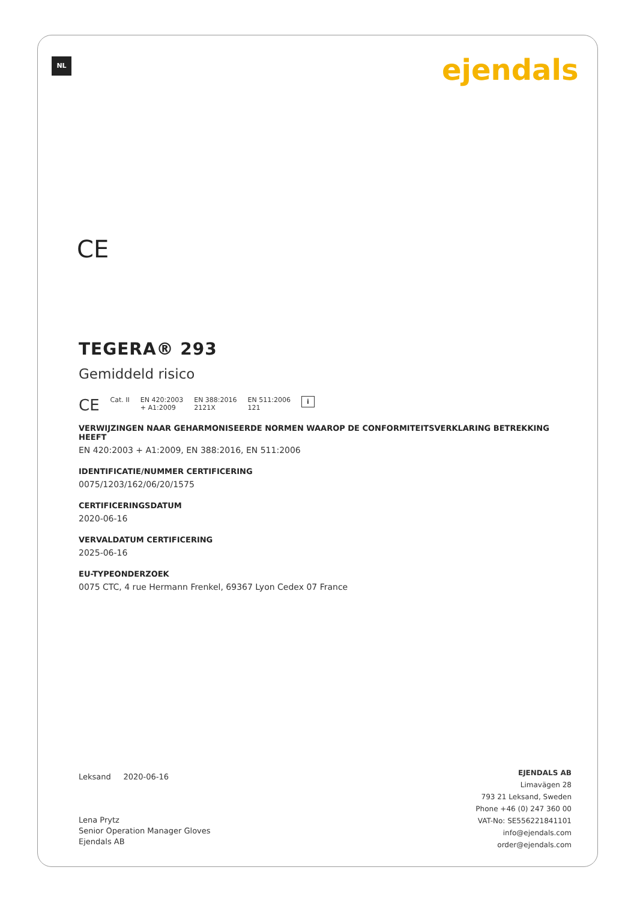NL ejendals
CE
TEGERA® 293
Gemiddeld risico
CE Cat. II EN 420:2003
+ A1:2009 EN 388:2016
2121X EN 511:2006
121 i
VERWIJZINGEN NAAR GEHARMONISEERDE NORMEN WAAROP DE CONFORMITEITSVERKLARING BETREKKING HEEFT
EN 420:2003 + A1:2009, EN 388:2016, EN 511:2006
IDENTIFICATIE/NUMMER CERTIFICERING
0075/1203/162/06/20/1575
CERTIFICERINGSDATUM
2020-06-16
VERVALDATUM CERTIFICERING
2025-06-16
EU-TYPEONDERZOEK
0075 CTC, 4 rue Hermann Frenkel, 69367 Lyon Cedex 07 France
Leksand 2020-06-16
Lena Prytz
Senior Operation Manager Gloves
Ejendals AB
EJENDALS AB
Limavägen 28
793 21 Leksand, Sweden
Phone +46 (0) 247 360 00
VAT-No: SE556221841101
info@ejendals.com
order@ejendals.com